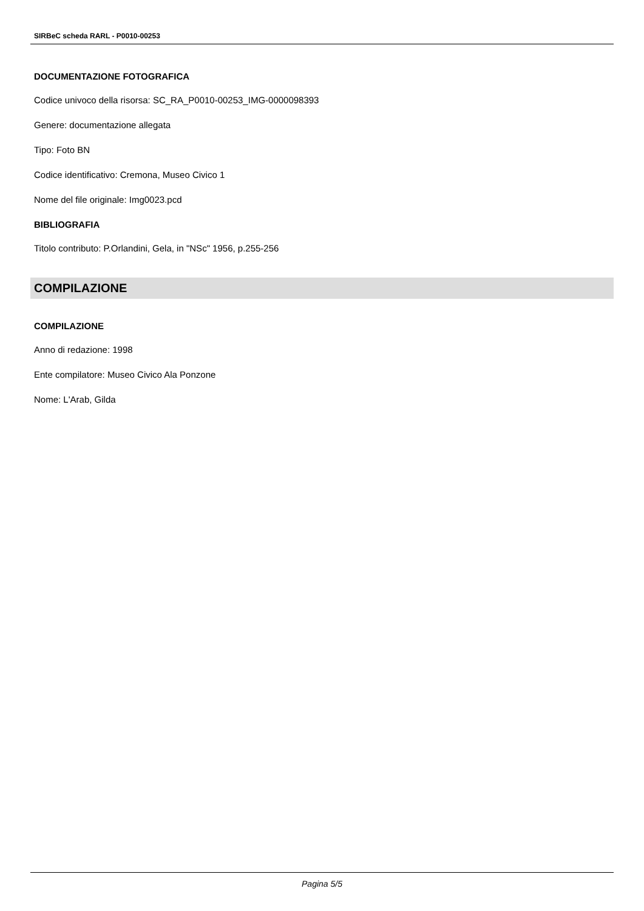SIRBeC scheda RARL - P0010-00253
DOCUMENTAZIONE FOTOGRAFICA
Codice univoco della risorsa: SC_RA_P0010-00253_IMG-0000098393
Genere: documentazione allegata
Tipo: Foto BN
Codice identificativo: Cremona, Museo Civico 1
Nome del file originale: Img0023.pcd
BIBLIOGRAFIA
Titolo contributo: P.Orlandini, Gela, in "NSc" 1956, p.255-256
COMPILAZIONE
COMPILAZIONE
Anno di redazione: 1998
Ente compilatore: Museo Civico Ala Ponzone
Nome: L'Arab, Gilda
Pagina 5/5